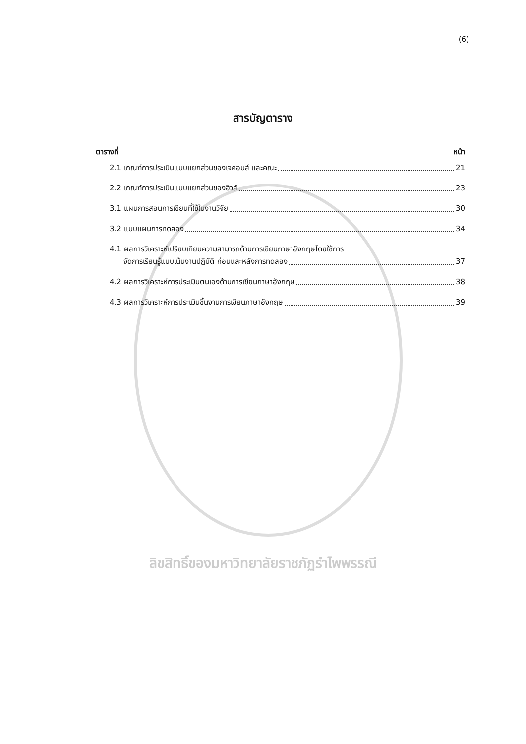(6)
สารบัญตาราง
ตารางที่ หน้า
2.1 เกณฑ์การประเมินแบบแยกส่วนของเจคอบส์ และคณะ 21
2.2 เกณฑ์การประเมินแบบแยกส่วนของฮิวส์ 23
3.1 แผนการสอนการเขียนที่ใช้ในงานวิจัย 30
3.2 แบบแผนการทดลอง 34
4.1 ผลการวิเคราะห์เปรียบเทียบความสามารถด้านการเขียนภาษาอังกฤษโดยใช้การ
จัดการเรียนรู้แบบเน้นงานปฏิบัติ ก่อนและหลังการทดลอง 37
4.2 ผลการวิเคราะห์การประเมินตนเองด้านการเขียนภาษาอังกฤษ 38
4.3 ผลการวิเคราะห์การประเมินชิ้นงานการเขียนภาษาอังกฤษ 39
ลิขสิทธิ์ของมหาวิทยาลัยราชภัฏรำไพพรรณี